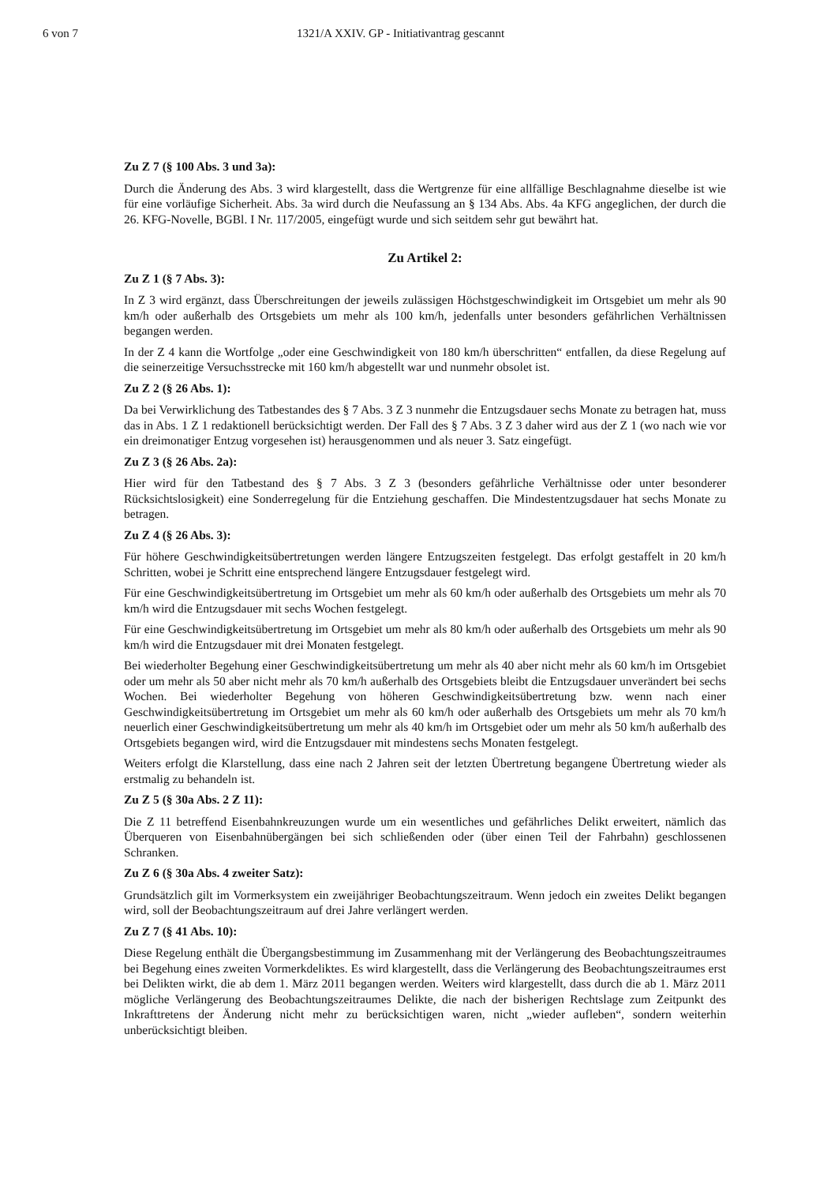6 von 7 1321/A XXIV. GP - Initiativantrag gescannt
Zu Z 7 (§ 100 Abs. 3 und 3a):
Durch die Änderung des Abs. 3 wird klargestellt, dass die Wertgrenze für eine allfällige Beschlagnahme dieselbe ist wie für eine vorläufige Sicherheit. Abs. 3a wird durch die Neufassung an § 134 Abs. Abs. 4a KFG angeglichen, der durch die 26. KFG-Novelle, BGBl. I Nr. 117/2005, eingefügt wurde und sich seitdem sehr gut bewährt hat.
Zu Artikel 2:
Zu Z 1 (§ 7 Abs. 3):
In Z 3 wird ergänzt, dass Überschreitungen der jeweils zulässigen Höchstgeschwindigkeit im Ortsgebiet um mehr als 90 km/h oder außerhalb des Ortsgebiets um mehr als 100 km/h, jedenfalls unter besonders gefährlichen Verhältnissen begangen werden.
In der Z 4 kann die Wortfolge „oder eine Geschwindigkeit von 180 km/h überschritten“ entfallen, da diese Regelung auf die seinerzeitige Versuchsstrecke mit 160 km/h abgestellt war und nunmehr obsolet ist.
Zu Z 2 (§ 26 Abs. 1):
Da bei Verwirklichung des Tatbestandes des § 7 Abs. 3 Z 3 nunmehr die Entzugsdauer sechs Monate zu betragen hat, muss das in Abs. 1 Z 1 redaktionell berücksichtigt werden. Der Fall des § 7 Abs. 3 Z 3 daher wird aus der Z 1 (wo nach wie vor ein dreimonatiger Entzug vorgesehen ist) herausgenommen und als neuer 3. Satz eingefügt.
Zu Z 3 (§ 26 Abs. 2a):
Hier wird für den Tatbestand des § 7 Abs. 3 Z 3 (besonders gefährliche Verhältnisse oder unter besonderer Rücksichtslosigkeit) eine Sonderregelung für die Entziehung geschaffen. Die Mindestentzugsdauer hat sechs Monate zu betragen.
Zu Z 4 (§ 26 Abs. 3):
Für höhere Geschwindigkeitsübertretungen werden längere Entzugszeiten festgelegt. Das erfolgt gestaffelt in 20 km/h Schritten, wobei je Schritt eine entsprechend längere Entzugsdauer festgelegt wird.
Für eine Geschwindigkeitsübertretung im Ortsgebiet um mehr als 60 km/h oder außerhalb des Ortsgebiets um mehr als 70 km/h wird die Entzugsdauer mit sechs Wochen festgelegt.
Für eine Geschwindigkeitsübertretung im Ortsgebiet um mehr als 80 km/h oder außerhalb des Ortsgebiets um mehr als 90 km/h wird die Entzugsdauer mit drei Monaten festgelegt.
Bei wiederholter Begehung einer Geschwindigkeitsübertretung um mehr als 40 aber nicht mehr als 60 km/h im Ortsgebiet oder um mehr als 50 aber nicht mehr als 70 km/h außerhalb des Ortsgebiets bleibt die Entzugsdauer unverändert bei sechs Wochen. Bei wiederholter Begehung von höheren Geschwindigkeitsübertretung bzw. wenn nach einer Geschwindigkeitsübertretung im Ortsgebiet um mehr als 60 km/h oder außerhalb des Ortsgebiets um mehr als 70 km/h neuerlich einer Geschwindigkeitsübertretung um mehr als 40 km/h im Ortsgebiet oder um mehr als 50 km/h außerhalb des Ortsgebiets begangen wird, wird die Entzugsdauer mit mindestens sechs Monaten festgelegt.
Weiters erfolgt die Klarstellung, dass eine nach 2 Jahren seit der letzten Übertretung begangene Übertretung wieder als erstmalig zu behandeln ist.
Zu Z 5 (§ 30a Abs. 2 Z 11):
Die Z 11 betreffend Eisenbahnkreuzungen wurde um ein wesentliches und gefährliches Delikt erweitert, nämlich das Überqueren von Eisenbahnübergängen bei sich schließenden oder (über einen Teil der Fahrbahn) geschlossenen Schranken.
Zu Z 6 (§ 30a Abs. 4 zweiter Satz):
Grundsätzlich gilt im Vormerksystem ein zweijähriger Beobachtungszeitraum. Wenn jedoch ein zweites Delikt begangen wird, soll der Beobachtungszeitraum auf drei Jahre verlängert werden.
Zu Z 7 (§ 41 Abs. 10):
Diese Regelung enthält die Übergangsbestimmung im Zusammenhang mit der Verlängerung des Beobachtungszeitraumes bei Begehung eines zweiten Vormerkdeliktes. Es wird klargestellt, dass die Verlängerung des Beobachtungszeitraumes erst bei Delikten wirkt, die ab dem 1. März 2011 begangen werden. Weiters wird klargestellt, dass durch die ab 1. März 2011 mögliche Verlängerung des Beobachtungszeitraumes Delikte, die nach der bisherigen Rechtslage zum Zeitpunkt des Inkrafttretens der Änderung nicht mehr zu berücksichtigen waren, nicht „wieder aufleben“, sondern weiterhin unberücksichtigt bleiben.